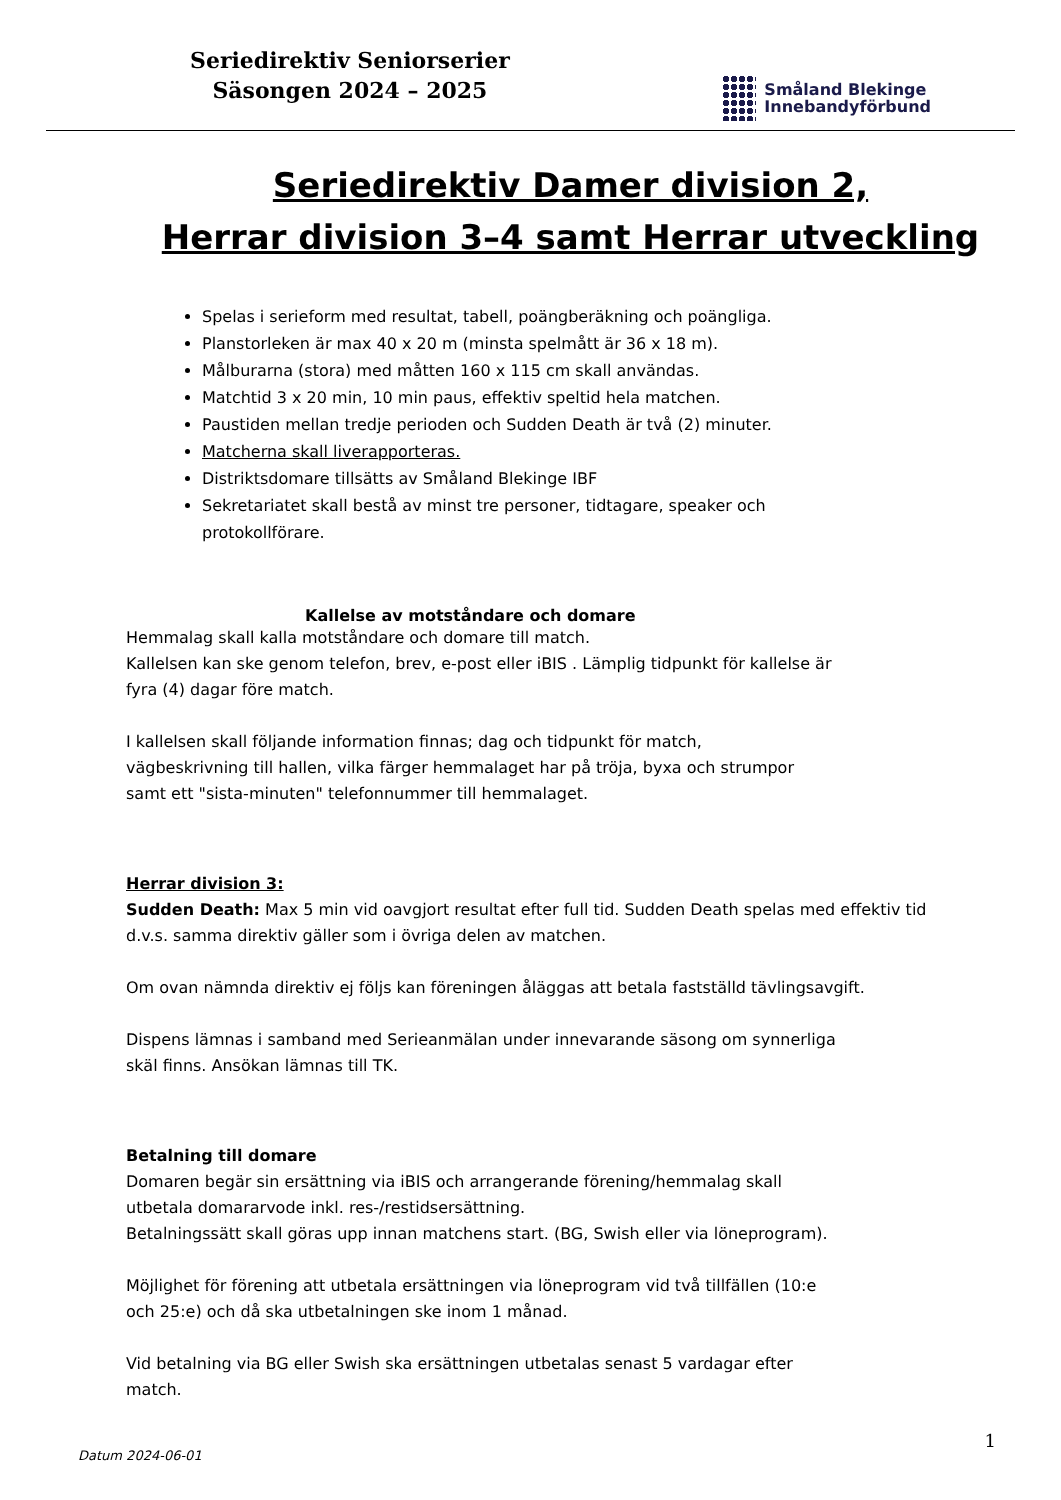Seriedirektiv Seniorserier
Säsongen 2024 – 2025
Småland Blekinge
Innebandyförbund
Seriedirektiv Damer division 2,
Herrar division 3–4 samt Herrar utveckling
Spelas i serieform med resultat, tabell, poängberäkning och poängliga.
Planstorleken är max 40 x 20 m (minsta spelmått är 36 x 18 m).
Målburarna (stora) med måtten 160 x 115 cm skall användas.
Matchtid 3 x 20 min, 10 min paus, effektiv speltid hela matchen.
Paustiden mellan tredje perioden och Sudden Death är två (2) minuter.
Matcherna skall liverapporteras.
Distriktsdomare tillsätts av Småland Blekinge IBF
Sekretariatet skall bestå av minst tre personer, tidtagare, speaker och protokollförare.
Kallelse av motståndare och domare
Hemmalag skall kalla motståndare och domare till match.
Kallelsen kan ske genom telefon, brev, e-post eller iBIS . Lämplig tidpunkt för kallelse är
fyra (4) dagar före match.
I kallelsen skall följande information finnas; dag och tidpunkt för match,
vägbeskrivning till hallen, vilka färger hemmalaget har på tröja, byxa och strumpor
samt ett "sista-minuten" telefonnummer till hemmalaget.
Herrar division 3:
Sudden Death: Max 5 min vid oavgjort resultat efter full tid. Sudden Death spelas med effektiv tid d.v.s. samma direktiv gäller som i övriga delen av matchen.
Om ovan nämnda direktiv ej följs kan föreningen åläggas att betala fastställd tävlingsavgift.
Dispens lämnas i samband med Serieanmälan under innevarande säsong om synnerliga
skäl finns. Ansökan lämnas till TK.
Betalning till domare
Domaren begär sin ersättning via iBIS och arrangerande förening/hemmalag skall
utbetala domararvode inkl. res-/restidsersättning.
Betalningssätt skall göras upp innan matchens start. (BG, Swish eller via löneprogram).
Möjlighet för förening att utbetala ersättningen via löneprogram vid två tillfällen (10:e
och 25:e) och då ska utbetalningen ske inom 1 månad.
Vid betalning via BG eller Swish ska ersättningen utbetalas senast 5 vardagar efter
match.
1
Datum 2024-06-01